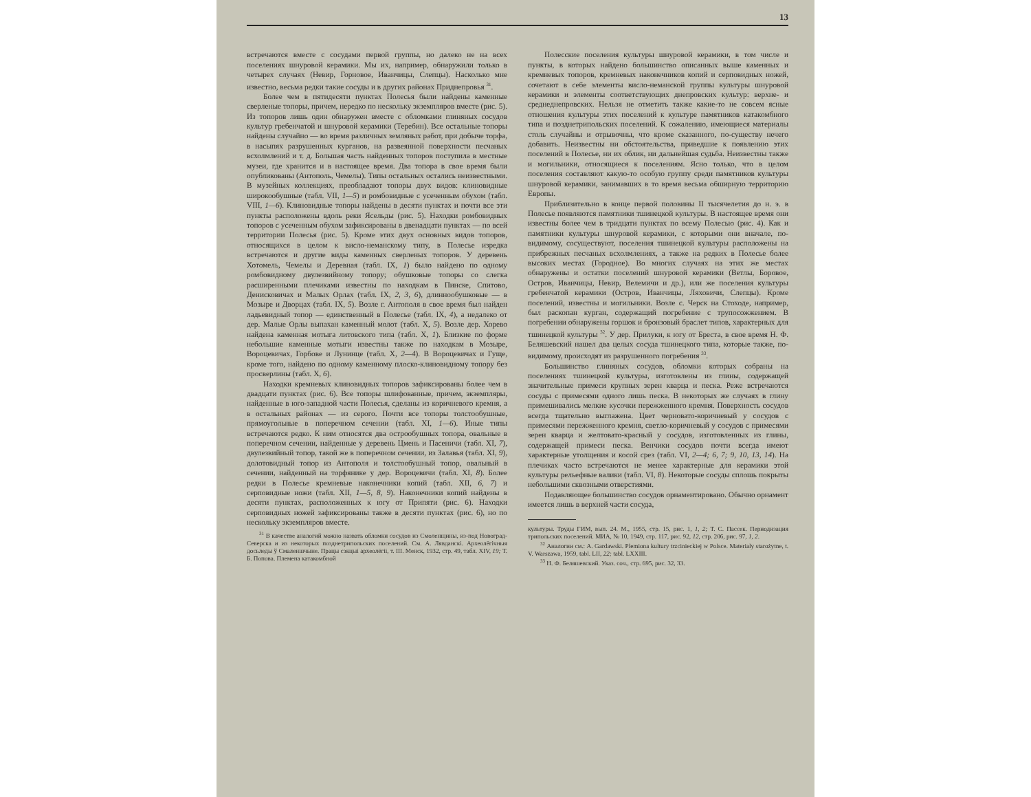13
встречаются вместе с сосудами первой группы, но далеко не на всех поселениях шнуровой керамики. Мы их, например, обнаружили только в четырех случаях (Невир, Горновое, Иванчицы, Слепцы). Насколько мне известно, весьма редки такие сосуды и в других районах Приднепровья <sup>31</sup>.
Более чем в пятидесяти пунктах Полесья были найдены каменные сверленые топоры, причем, нередко по нескольку экземпляров вместе (рис. 5). Из топоров лишь один обнаружен вместе с обломками глиняных сосудов культур гребенчатой и шнуровой керамики (Теребин). Все остальные топоры найдены случайно — во время различных земляных работ, при добыче торфа, в насыпях разрушенных курганов, на развеянной поверхности песчаных всхолмлений и т. д. Большая часть найденных топоров поступила в местные музеи, где хранится и в настоящее время. Два топора в свое время были опубликованы (Антополь, Чемелы). Типы остальных остались неизвестными. В музейных коллекциях, преобладают топоры двух видов: клиновидные широкообушные (табл. VII, 1—5) и ромбовидные с усеченным обухом (табл. VIII, 1—6). Клиновидные топоры найдены в десяти пунктах и почти все эти пункты расположены вдоль реки Ясельды (рис. 5). Находки ромбовидных топоров с усеченным обухом зафиксированы в двенадцати пунктах — по всей территории Полесья (рис. 5). Кроме этих двух основных видов топоров, относящихся в целом к висло-неманскому типу, в Полесье изредка встречаются и другие виды каменных сверленых топоров. У деревень Хотомель, Чемелы и Деревная (табл. IX, 1) было найдено по одному ромбовидному двулезвийному топору; обушковые топоры со слегка расширенными плечиками известны по находкам в Пинске, Спитово, Денисковичах и Малых Орлах (табл. IX, 2, 3, 6), длиннообушковые — в Мозыре и Дворцах (табл. IX, 5). Возле г. Антополя в свое время был найден ладьевидный топор — единственный в Полесье (табл. IX, 4), а недалеко от дер. Малые Орлы выпахан каменный молот (табл. X, 5). Возле дер. Хорево найдена каменная мотыга литовского типа (табл. X, 1). Близкие по форме небольшие каменные мотыги известны также по находкам в Мозыре, Вороцевичах, Горбове и Лунинце (табл. X, 2—4). В Вороцевичах и Гуще, кроме того, найдено по одному каменному плоско-клиновидному топору без просверлины (табл. X, 6).
Находки кремневых клиновидных топоров зафиксированы более чем в двадцати пунктах (рис. 6). Все топоры шлифованные, причем, экземпляры, найденные в юго-западной части Полесья, сделаны из коричневого кремня, а в остальных районах — из серого. Почти все топоры толстообушные, прямоугольные в поперечном сечении (табл. XI, 1—6). Иные типы встречаются редко. К ним относятся два острообушных топора, овальные в поперечном сечении, найденные у деревень Цмень и Пасеничи (табл. XI, 7), двулезвийный топор, такой же в поперечном сечении, из Залавья (табл. XI, 9), долотовидный топор из Антополя и толстообушный топор, овальный в сечении, найденный на торфянике у дер. Вороцевичи (табл. XI, 8). Более редки в Полесье кремневые наконечники копий (табл. XII, 6, 7) и серповидные ножи (табл. XII, 1—5, 8, 9). Наконечники копий найдены в десяти пунктах, расположенных к югу от Припяти (рис. 6). Находки серповидных ножей зафиксированы также в десяти пунктах (рис. 6), но по нескольку экземпляров вместе.
<sup>31</sup> В качестве аналогий можно назвать обломки сосудов из Смоленщины, из-под Новоград-Северска и из некоторых позднетрипольских поселений. См. А. Лявданскі. Археолёгічныя досьледы ў Смаленшчыне. Працы сэкцыі археолёгіі, т. III. Менск, 1932, стр. 49, табл. XIV, 19; Т. Б. Попова. Племена катакомбной
Полесские поселения культуры шнуровой керамики, в том числе и пункты, в которых найдено большинство описанных выше каменных и кремневых топоров, кремневых наконечников копий и серповидных ножей, сочетают в себе элементы висло-неманской группы культуры шнуровой керамики и элементы соответствующих днепровских культур: верхне- и среднеднепровских. Нельзя не отметить также какие-то не совсем ясные отношения культуры этих поселений к культуре памятников катакомбного типа и позднетрипольских поселений. К сожалению, имеющиеся материалы столь случайны и отрывочны, что кроме сказанного, по-существу нечего добавить. Неизвестны ни обстоятельства, приведшие к появлению этих поселений в Полесье, ни их облик, ни дальнейшая судьба. Неизвестны также и могильники, относящиеся к поселениям. Ясно только, что в целом поселения составляют какую-то особую группу среди памятников культуры шнуровой керамики, занимавших в то время весьма обширную территорию Европы.
Приблизительно в конце первой половины II тысячелетия до н. э. в Полесье появляются памятники тшинецкой культуры. В настоящее время они известны более чем в тридцати пунктах по всему Полесью (рис. 4). Как и памятники культуры шнуровой керамики, с которыми они вначале, по-видимому, сосуществуют, поселения тшинецкой культуры расположены на прибрежных песчаных всхолмлениях, а также на редких в Полесье более высоких местах (Городное). Во многих случаях на этих же местах обнаружены и остатки поселений шнуровой керамики (Ветлы, Боровое, Остров, Иванчицы, Невир, Велемичи и др.), или же поселения культуры гребенчатой керамики (Остров, Иванчицы, Ляховичи, Слепцы). Кроме поселений, известны и могильники. Возле с. Черск на Стоходе, например, был раскопан курган, содержащий погребение с трупосожжением. В погребении обнаружены горшок и бронзовый браслет типов, характерных для тшинецкой культуры <sup>32</sup>. У дер. Прилуки, к югу от Бреста, в свое время Н. Ф. Беляшевский нашел два целых сосуда тшинецкого типа, которые также, по-видимому, происходят из разрушенного погребения <sup>33</sup>.
Большинство глиняных сосудов, обломки которых собраны на поселениях тшинецкой культуры, изготовлены из глины, содержащей значительные примеси крупных зерен кварца и песка. Реже встречаются сосуды с примесями одного лишь песка. В некоторых же случаях в глину примешивались мелкие кусочки пережженного кремня. Поверхность сосудов всегда тщательно выглажена. Цвет черновато-коричневый у сосудов с примесями пережженного кремня, светло-коричневый у сосудов с примесями зерен кварца и желтовато-красный у сосудов, изготовленных из глины, содержащей примеси песка. Венчики сосудов почти всегда имеют характерные утолщения и косой срез (табл. VI, 2—4; 6, 7; 9, 10, 13, 14). На плечиках часто встречаются не менее характерные для керамики этой культуры рельефные валики (табл. VI, 8). Некоторые сосуды сплошь покрыты небольшими сквозными отверстиями.
Подавляющее большинство сосудов орнаментировано. Обычно орнамент имеется лишь в верхней части сосуда,
культуры. Труды ГИМ, вып. 24. М., 1955, стр. 15, рис. 1, 1, 2; Т. С. Пассек. Периодизация трипольских поселений. МИА, № 10, 1949, стр. 117, рис. 92, 12, стр. 206, рис. 97, 1, 2.
<sup>32</sup> Аналогии см.: A. Gardawski. Plemiona kultury trzcinieckiej w Polsce. Materialy starożytne, t. V. Warszawa, 1959, tabl. LII, 22; tabl. LXXIII.
<sup>33</sup> Н. Ф. Беляшевский. Указ. соч., стр. 695, рис. 32, 33.